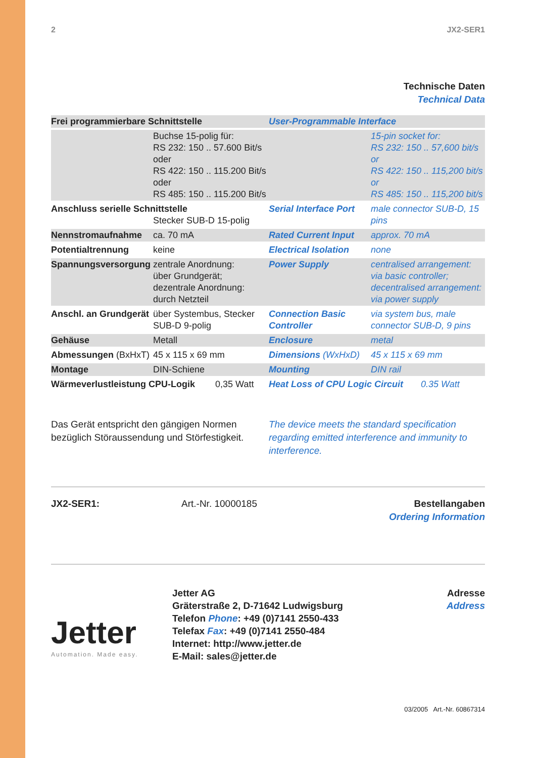2 JX2-SER1
Technische Daten
Technical Data
| Frei programmierbare Schnittstelle | | User-Programmable Interface | |
| | Buchse 15-polig für: RS 232: 150 .. 57.600 Bit/s oder RS 422: 150 .. 115.200 Bit/s oder RS 485: 150 .. 115.200 Bit/s | | 15-pin socket for: RS 232: 150 .. 57,600 bit/s or RS 422: 150 .. 115,200 bit/s or RS 485: 150 .. 115,200 bit/s |
| Anschluss serielle Schnittstelle Stecker SUB-D 15-polig | | Serial Interface Port | male connector SUB-D, 15 pins |
| Nennstromaufnahme | ca. 70 mA | Rated Current Input | approx. 70 mA |
| Potentialtrennung | keine | Electrical Isolation | none |
| Spannungsversorgung | zentrale Anordnung: über Grundgerät; dezentrale Anordnung: durch Netzteil | Power Supply | centralised arrangement: via basic controller; decentralised arrangement: via power supply |
| Anschl. an Grundgerät | über Systembus, Stecker SUB-D 9-polig | Connection Basic Controller | via system bus, male connector SUB-D, 9 pins |
| Gehäuse | Metall | Enclosure | metal |
| Abmessungen (BxHxT) | 45 x 115 x 69 mm | Dimensions (WxHxD) | 45 x 115 x 69 mm |
| Montage | DIN-Schiene | Mounting | DIN rail |
| Wärmeverlustleistung CPU-Logik 0,35 Watt | | Heat Loss of CPU Logic Circuit 0.35 Watt | |
Das Gerät entspricht den gängigen Normen bezüglich Störaussendung und Störfestigkeit.
The device meets the standard specification regarding emitted interference and immunity to interference.
JX2-SER1: Art.-Nr. 10000185 Bestellangaben
Ordering Information
Jetter
Automation. Made easy.
Jetter AG
Gräterstraße 2, D-71642 Ludwigsburg
Telefon Phone: +49 (0)7141 2550-433
Telefax Fax: +49 (0)7141 2550-484
Internet: http://www.jetter.de
E-Mail: sales@jetter.de
Adresse
Address
03/2005 Art.-Nr. 60867314